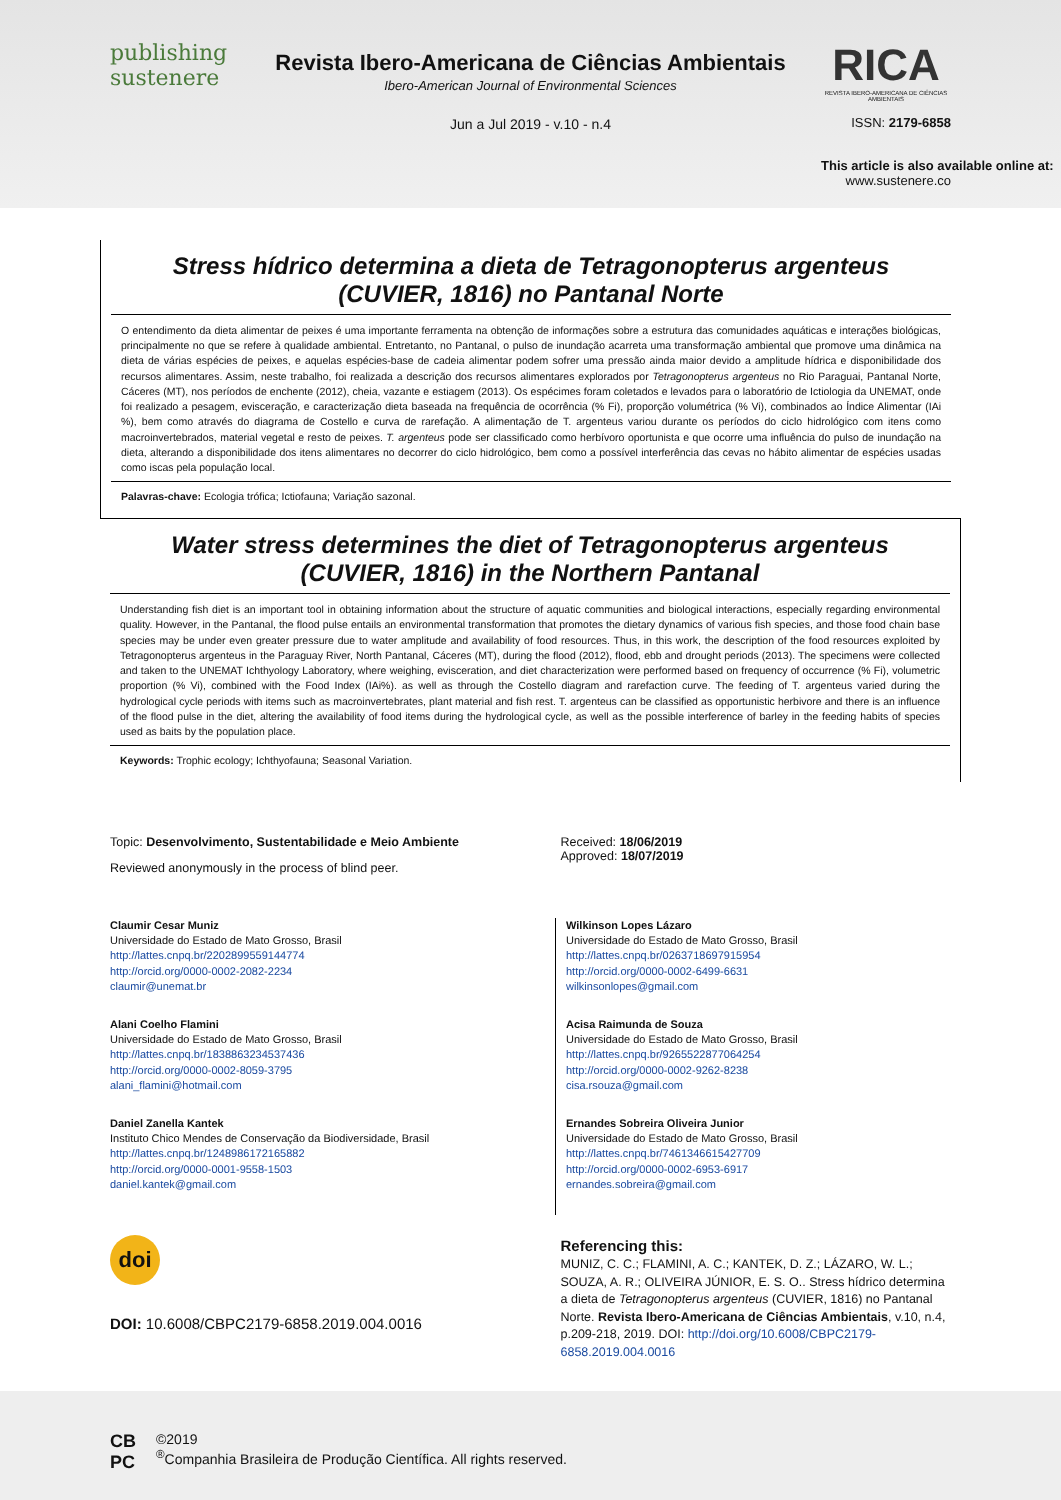publishing
sustenere
Revista Ibero-Americana de Ciências Ambientais
Ibero-American Journal of Environmental Sciences
Jun a Jul 2019 - v.10 - n.4
RICA
REVISTA IBERO-AMERICANA DE CIÊNCIAS AMBIENTAIS
ISSN: 2179-6858
This article is also available online at:
www.sustenere.co
Stress hídrico determina a dieta de Tetragonopterus argenteus
(CUVIER, 1816) no Pantanal Norte
O entendimento da dieta alimentar de peixes é uma importante ferramenta na obtenção de informações sobre a estrutura das comunidades aquáticas e interações biológicas, principalmente no que se refere à qualidade ambiental. Entretanto, no Pantanal, o pulso de inundação acarreta uma transformação ambiental que promove uma dinâmica na dieta de várias espécies de peixes, e aquelas espécies-base de cadeia alimentar podem sofrer uma pressão ainda maior devido a amplitude hídrica e disponibilidade dos recursos alimentares. Assim, neste trabalho, foi realizada a descrição dos recursos alimentares explorados por Tetragonopterus argenteus no Rio Paraguai, Pantanal Norte, Cáceres (MT), nos períodos de enchente (2012), cheia, vazante e estiagem (2013). Os espécimes foram coletados e levados para o laboratório de Ictiologia da UNEMAT, onde foi realizado a pesagem, evisceração, e caracterização dieta baseada na frequência de ocorrência (% Fi), proporção volumétrica (% Vi), combinados ao Índice Alimentar (IAi %), bem como através do diagrama de Costello e curva de rarefação. A alimentação de T. argenteus variou durante os períodos do ciclo hidrológico com itens como macroinvertebrados, material vegetal e resto de peixes. T. argenteus pode ser classificado como herbívoro oportunista e que ocorre uma influência do pulso de inundação na dieta, alterando a disponibilidade dos itens alimentares no decorrer do ciclo hidrológico, bem como a possível interferência das cevas no hábito alimentar de espécies usadas como iscas pela população local.
Palavras-chave: Ecologia trófica; Ictiofauna; Variação sazonal.
Water stress determines the diet of Tetragonopterus argenteus
(CUVIER, 1816) in the Northern Pantanal
Understanding fish diet is an important tool in obtaining information about the structure of aquatic communities and biological interactions, especially regarding environmental quality. However, in the Pantanal, the flood pulse entails an environmental transformation that promotes the dietary dynamics of various fish species, and those food chain base species may be under even greater pressure due to water amplitude and availability of food resources. Thus, in this work, the description of the food resources exploited by Tetragonopterus argenteus in the Paraguay River, North Pantanal, Cáceres (MT), during the flood (2012), flood, ebb and drought periods (2013). The specimens were collected and taken to the UNEMAT Ichthyology Laboratory, where weighing, evisceration, and diet characterization were performed based on frequency of occurrence (% Fi), volumetric proportion (% Vi), combined with the Food Index (IAi%). as well as through the Costello diagram and rarefaction curve. The feeding of T. argenteus varied during the hydrological cycle periods with items such as macroinvertebrates, plant material and fish rest. T. argenteus can be classified as opportunistic herbivore and there is an influence of the flood pulse in the diet, altering the availability of food items during the hydrological cycle, as well as the possible interference of barley in the feeding habits of species used as baits by the population place.
Keywords: Trophic ecology; Ichthyofauna; Seasonal Variation.
Topic: Desenvolvimento, Sustentabilidade e Meio Ambiente
Reviewed anonymously in the process of blind peer.
Received: 18/06/2019
Approved: 18/07/2019
Claumir Cesar Muniz
Universidade do Estado de Mato Grosso, Brasil
http://lattes.cnpq.br/2202899559144774
http://orcid.org/0000-0002-2082-2234
claumir@unemat.br
Alani Coelho Flamini
Universidade do Estado de Mato Grosso, Brasil
http://lattes.cnpq.br/1838863234537436
http://orcid.org/0000-0002-8059-3795
alani_flamini@hotmail.com
Daniel Zanella Kantek
Instituto Chico Mendes de Conservação da Biodiversidade, Brasil
http://lattes.cnpq.br/1248986172165882
http://orcid.org/0000-0001-9558-1503
daniel.kantek@gmail.com
Wilkinson Lopes Lázaro
Universidade do Estado de Mato Grosso, Brasil
http://lattes.cnpq.br/0263718697915954
http://orcid.org/0000-0002-6499-6631
wilkinsonlopes@gmail.com
Acisa Raimunda de Souza
Universidade do Estado de Mato Grosso, Brasil
http://lattes.cnpq.br/9265522877064254
http://orcid.org/0000-0002-9262-8238
cisa.rsouza@gmail.com
Ernandes Sobreira Oliveira Junior
Universidade do Estado de Mato Grosso, Brasil
http://lattes.cnpq.br/7461346615427709
http://orcid.org/0000-0002-6953-6917
ernandes.sobreira@gmail.com
doi
DOI: 10.6008/CBPC2179-6858.2019.004.0016
Referencing this:
MUNIZ, C. C.; FLAMINI, A. C.; KANTEK, D. Z.; LÁZARO, W. L.; SOUZA, A. R.; OLIVEIRA JÚNIOR, E. S. O.. Stress hídrico determina a dieta de Tetragonopterus argenteus (CUVIER, 1816) no Pantanal Norte. Revista Ibero-Americana de Ciências Ambientais, v.10, n.4, p.209-218, 2019. DOI: http://doi.org/10.6008/CBPC2179-6858.2019.004.0016
CB
PC
©2019
<sup>®</sup>Companhia Brasileira de Produção Científica. All rights reserved.